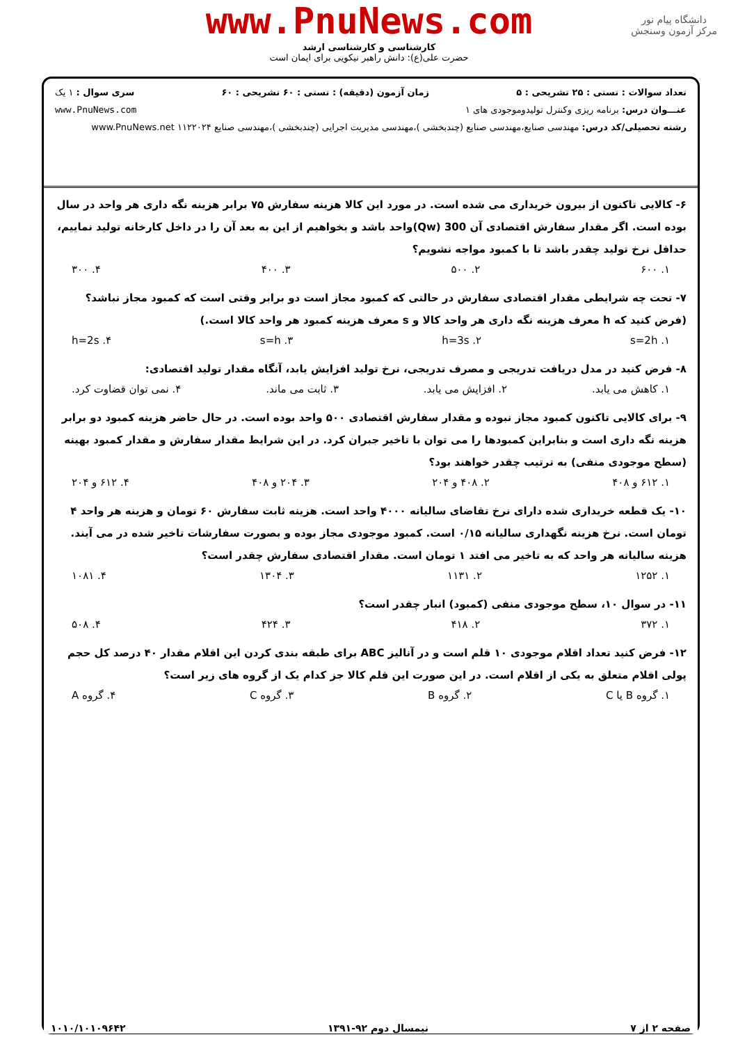دانشگاه پیام نور
مرکز آزمون وسنجش
www.PnuNews.com
کارشناسی و کارشناسی ارشد
حضرت علی(ع): دانش راهبر نیکویی برای ایمان است
تعداد سوالات : تستی : ۲۵ تشریحی : ۵ زمان آزمون (دقیقه) : تستی : ۶۰ تشریحی : ۶۰ سری سوال : ۱ یک
عنـــوان درس: برنامه ریزی وکنترل تولیدوموجودی های ۱ www.PnuNews.com
رشته تحصیلی/کد درس: مهندسی صنایع،مهندسی صنایع (چندبخشی )،مهندسی مدیریت اجرایی (چندبخشی )،مهندسی صنایع ۱۱۲۲۰۲۴ www.PnuNews.net
۶- کالایی تاکنون از بیرون خریداری می شده است. در مورد این کالا هزینه سفارش ۷۵ برابر هزینه نگه داری هر واحد در سال بوده است. اگر مقدار سفارش اقتصادی آن 300 (Qw)واحد باشد و بخواهیم از این به بعد آن را در داخل کارخانه تولید نماییم، حداقل نرخ تولید چقدر باشد تا با کمبود مواجه نشویم؟
۱. ۶۰۰ ۲. ۵۰۰ ۳. ۴۰۰ ۴. ۳۰۰
۷- تحت چه شرایطی مقدار اقتصادی سفارش در حالتی که کمبود مجاز است دو برابر وقتی است که کمبود مجاز نباشد؟(فرض کنید که h معرف هزینه نگه داری هر واحد کالا و s معرف هزینه کمبود هر واحد کالا است.)
۱. s=2h ۲. h=3s ۳. s=h ۴. h=2s
۸- فرض کنید در مدل دریافت تدریجی و مصرف تدریجی، نرخ تولید افزایش یابد، آنگاه مقدار تولید اقتصادی:
۱. کاهش می یابد. ۲. افزایش می یابد. ۳. ثابت می ماند. ۴. نمی توان قضاوت کرد.
۹- برای کالایی تاکنون کمبود مجاز نبوده و مقدار سفارش اقتصادی ۵۰۰ واحد بوده است. در حال حاضر هزینه کمبود دو برابر هزینه نگه داری است و بنابراین کمبودها را می توان با تاخیر جبران کرد. در این شرایط مقدار سفارش و مقدار کمبود بهینه (سطح موجودی منفی) به ترتیب چقدر خواهند بود؟
۱. ۶۱۲ و ۴۰۸ ۲. ۴۰۸ و ۲۰۴ ۳. ۲۰۴ و ۴۰۸ ۴. ۶۱۲ و ۲۰۴
۱۰- یک قطعه خریداری شده دارای نرخ تقاضای سالیانه ۴۰۰۰ واحد است. هزینه ثابت سفارش ۶۰ تومان و هزینه هر واحد ۴ تومان است. نرخ هزینه نگهداری سالیانه ۰/۱۵ است. کمبود موجودی مجاز بوده و بصورت سفارشات تاخیر شده در می آیند. هزینه سالیانه هر واحد که به تاخیر می افتد ۱ تومان است. مقدار اقتصادی سفارش چقدر است؟
۱. ۱۲۵۲ ۲. ۱۱۳۱ ۳. ۱۳۰۴ ۴. ۱۰۸۱
۱۱- در سوال ۱۰، سطح موجودی منفی (کمبود) انبار چقدر است؟
۱. ۳۷۲ ۲. ۴۱۸ ۳. ۴۲۴ ۴. ۵۰۸
۱۲- فرض کنید تعداد اقلام موجودی ۱۰ قلم است و در آنالیز ABC برای طبقه بندی کردن این اقلام مقدار ۴۰ درصد کل حجم پولی اقلام متعلق به یکی از اقلام است. در این صورت این قلم کالا جز کدام یک از گروه های زیر است؟
۱. گروه B یا C ۲. گروه B ۳. گروه C ۴. گروه A
صفحه ۲ از ۷ نیمسال دوم ۹۲-۱۳۹۱ ۱۰۱۰/۱۰۱۰۹۶۴۲